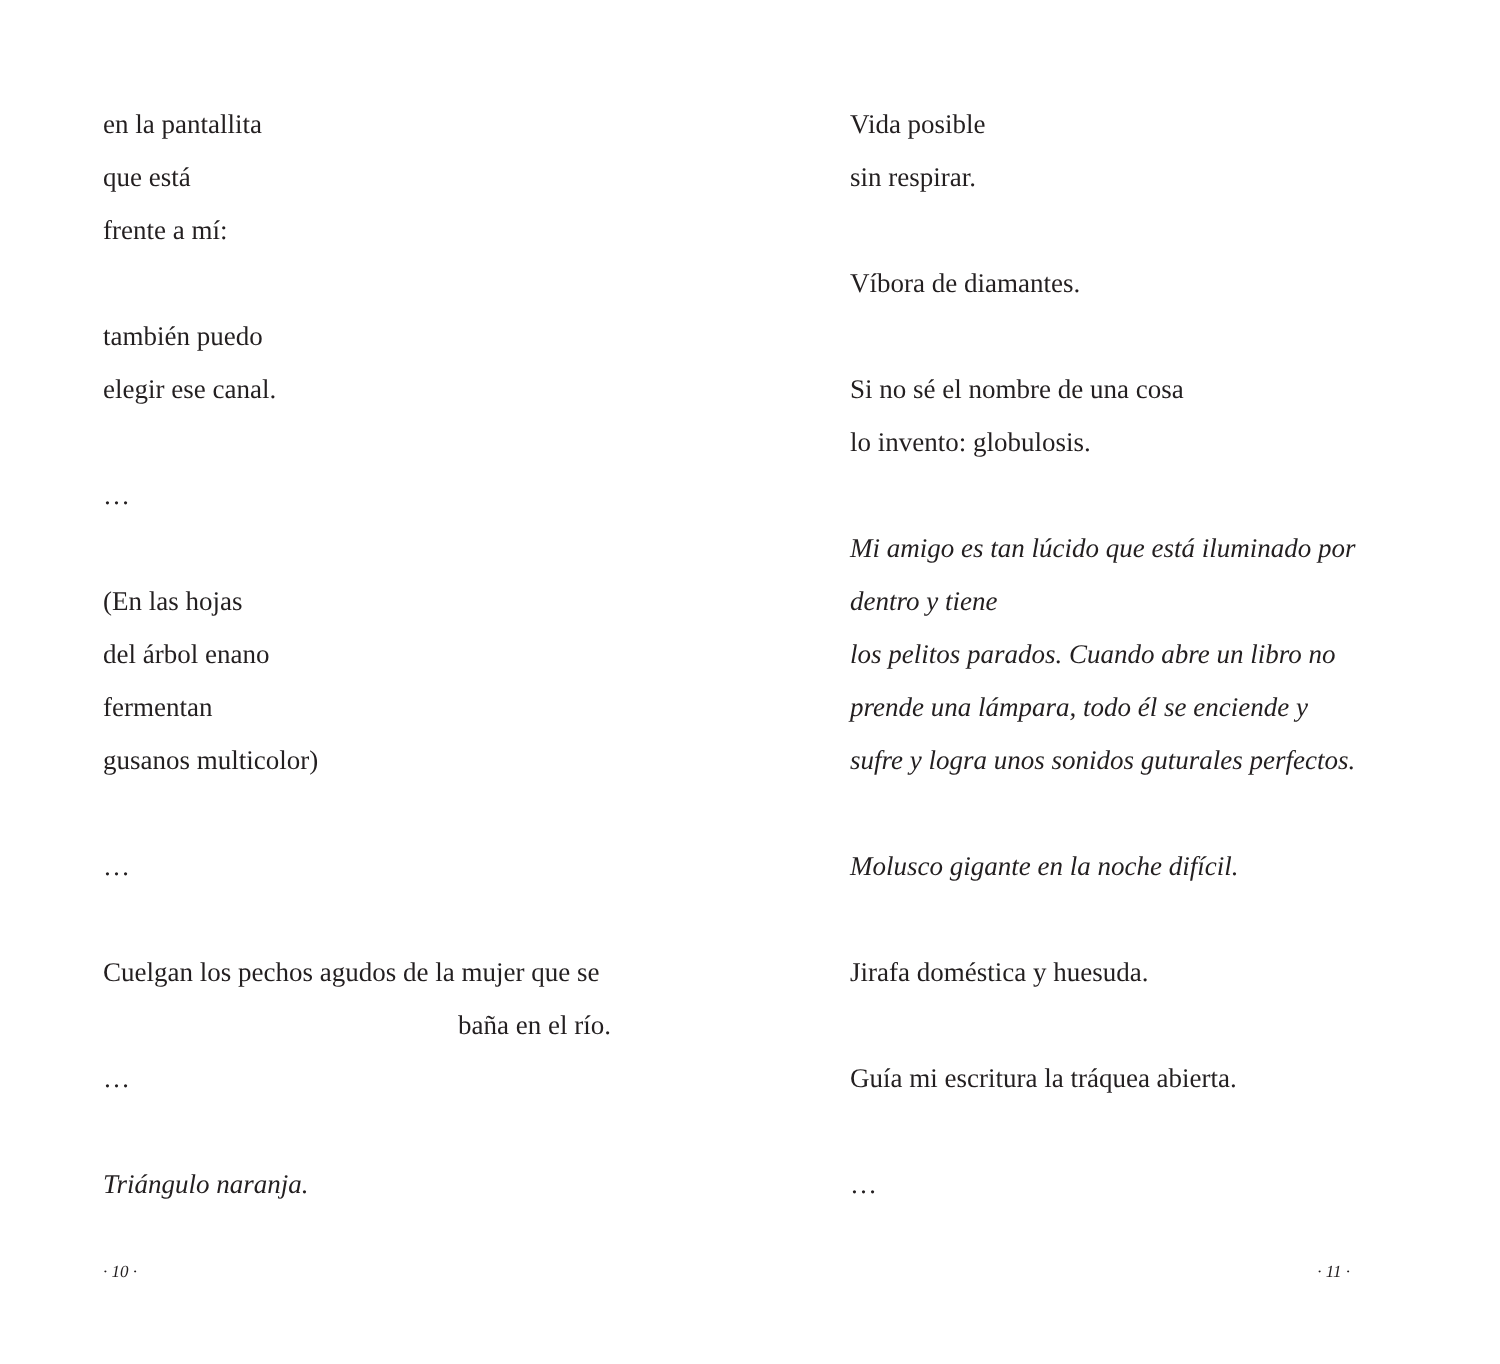en la pantallita
que está
frente a mí:
también puedo
elegir ese canal.
…
(En las hojas
del árbol enano
fermentan
gusanos multicolor)
…
Cuelgan los pechos agudos de la mujer que se
baña en el río.
…
Triángulo naranja.
· 10 ·
Vida posible
sin respirar.
Víbora de diamantes.
Si no sé el nombre de una cosa
lo invento: globulosis.
Mi amigo es tan lúcido que está iluminado por
dentro y tiene
los pelitos parados. Cuando abre un libro no
prende una lámpara, todo él se enciende y
sufre y logra unos sonidos guturales perfectos.
Molusco gigante en la noche difícil.
Jirafa doméstica y huesuda.
Guía mi escritura la tráquea abierta.
…
· 11 ·